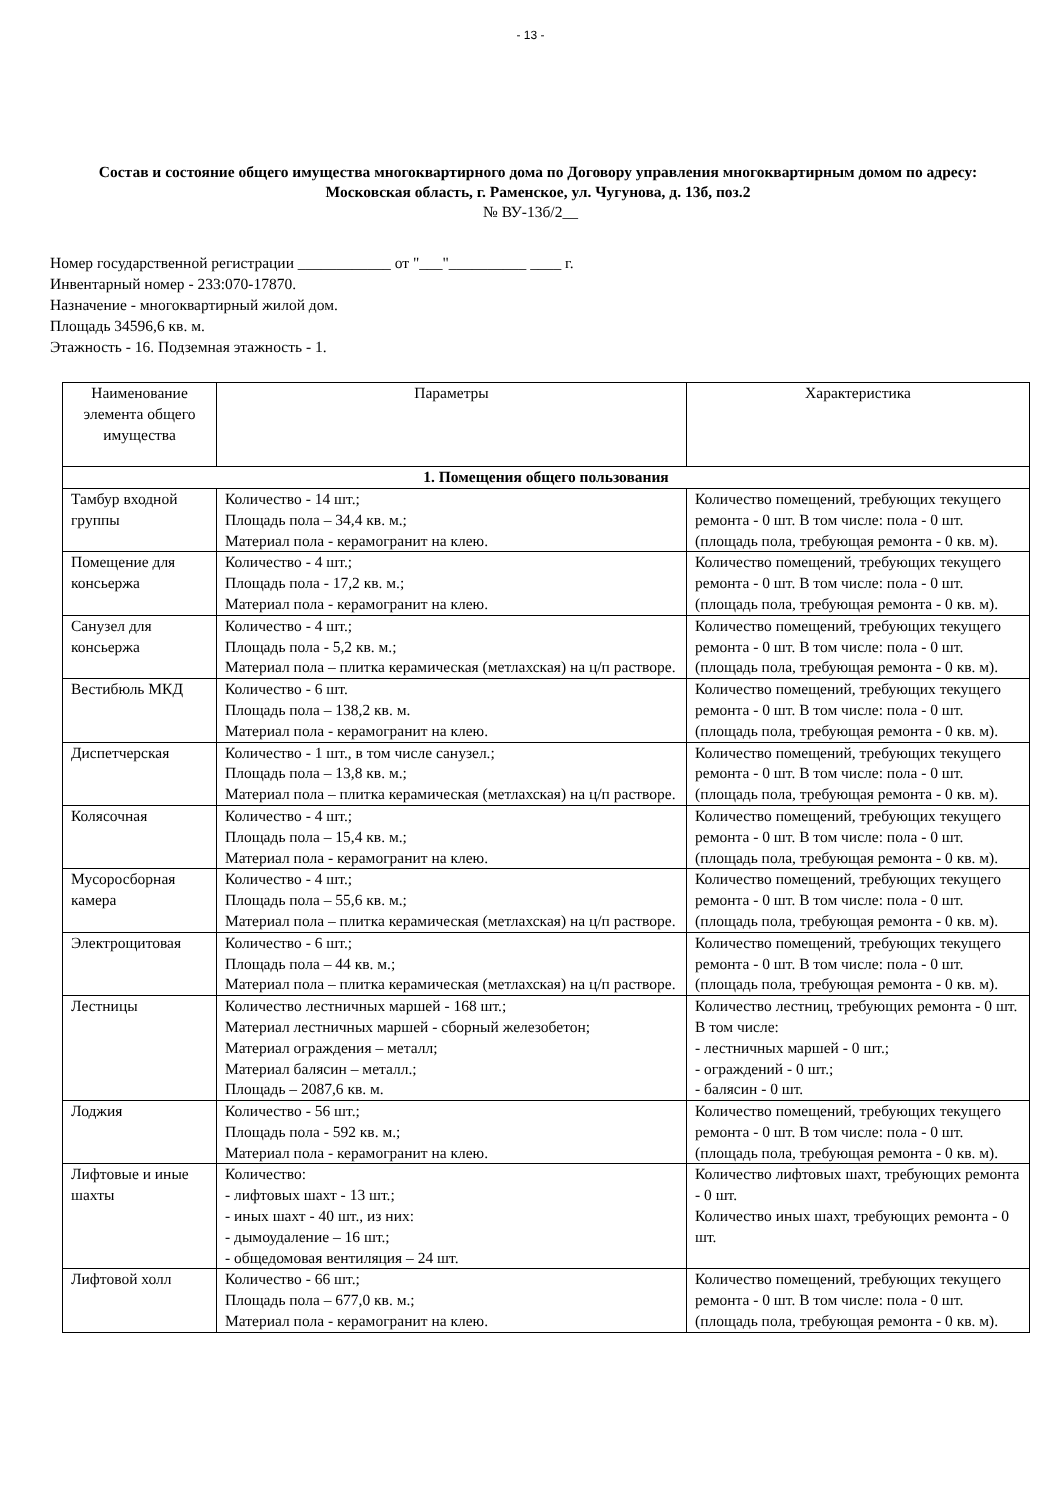- 13 -
Состав и состояние общего имущества многоквартирного дома по Договору управления многоквартирным домом по адресу: Московская область, г. Раменское, ул. Чугунова, д. 13б, поз.2
№ ВУ-13б/2__
Номер государственной регистрации ____________ от "___"__________ ____ г.
Инвентарный номер - 233:070-17870.
Назначение - многоквартирный жилой дом.
Площадь 34596,6 кв. м.
Этажность - 16. Подземная этажность - 1.
| Наименование элемента общего имущества | Параметры | Характеристика |
| --- | --- | --- |
| 1. Помещения общего пользования | | |
| Тамбур входной группы | Количество - 14 шт.; Площадь пола – 34,4 кв. м.; Материал пола - керамогранит на клею. | Количество помещений, требующих текущего ремонта - 0 шт. В том числе: пола - 0 шт. (площадь пола, требующая ремонта - 0 кв. м). |
| Помещение для консьержа | Количество - 4 шт.; Площадь пола - 17,2 кв. м.; Материал пола - керамогранит на клею. | Количество помещений, требующих текущего ремонта - 0 шт. В том числе: пола - 0 шт. (площадь пола, требующая ремонта - 0 кв. м). |
| Санузел для консьержа | Количество - 4 шт.; Площадь пола - 5,2 кв. м.; Материал пола – плитка керамическая (метлахская) на ц/п растворе. | Количество помещений, требующих текущего ремонта - 0 шт. В том числе: пола - 0 шт. (площадь пола, требующая ремонта - 0 кв. м). |
| Вестибюль МКД | Количество - 6 шт. Площадь пола – 138,2 кв. м. Материал пола - керамогранит на клею. | Количество помещений, требующих текущего ремонта - 0 шт. В том числе: пола - 0 шт. (площадь пола, требующая ремонта - 0 кв. м). |
| Диспетчерская | Количество - 1 шт., в том числе санузел.; Площадь пола – 13,8 кв. м.; Материал пола – плитка керамическая (метлахская) на ц/п растворе. | Количество помещений, требующих текущего ремонта - 0 шт. В том числе: пола - 0 шт. (площадь пола, требующая ремонта - 0 кв. м). |
| Колясочная | Количество - 4 шт.; Площадь пола – 15,4 кв. м.; Материал пола - керамогранит на клею. | Количество помещений, требующих текущего ремонта - 0 шт. В том числе: пола - 0 шт. (площадь пола, требующая ремонта - 0 кв. м). |
| Мусоросборная камера | Количество - 4 шт.; Площадь пола – 55,6 кв. м.; Материал пола – плитка керамическая (метлахская) на ц/п растворе. | Количество помещений, требующих текущего ремонта - 0 шт. В том числе: пола - 0 шт. (площадь пола, требующая ремонта - 0 кв. м). |
| Электрощитовая | Количество - 6 шт.; Площадь пола – 44 кв. м.; Материал пола – плитка керамическая (метлахская) на ц/п растворе. | Количество помещений, требующих текущего ремонта - 0 шт. В том числе: пола - 0 шт. (площадь пола, требующая ремонта - 0 кв. м). |
| Лестницы | Количество лестничных маршей - 168 шт.; Материал лестничных маршей - сборный железобетон; Материал ограждения – металл; Материал балясин – металл.; Площадь – 2087,6 кв. м. | Количество лестниц, требующих ремонта - 0 шт. В том числе: - лестничных маршей - 0 шт.; - ограждений - 0 шт.; - балясин - 0 шт. |
| Лоджия | Количество - 56 шт.; Площадь пола - 592 кв. м.; Материал пола - керамогранит на клею. | Количество помещений, требующих текущего ремонта - 0 шт. В том числе: пола - 0 шт. (площадь пола, требующая ремонта - 0 кв. м). |
| Лифтовые и иные шахты | Количество: - лифтовых шахт - 13 шт.; - иных шахт - 40 шт., из них: - дымоудаление – 16 шт.; - общедомовая вентиляция – 24 шт. | Количество лифтовых шахт, требующих ремонта - 0 шт. Количество иных шахт, требующих ремонта - 0 шт. |
| Лифтовой холл | Количество - 66 шт.; Площадь пола – 677,0 кв. м.; Материал пола - керамогранит на клею. | Количество помещений, требующих текущего ремонта - 0 шт. В том числе: пола - 0 шт. (площадь пола, требующая ремонта - 0 кв. м). |